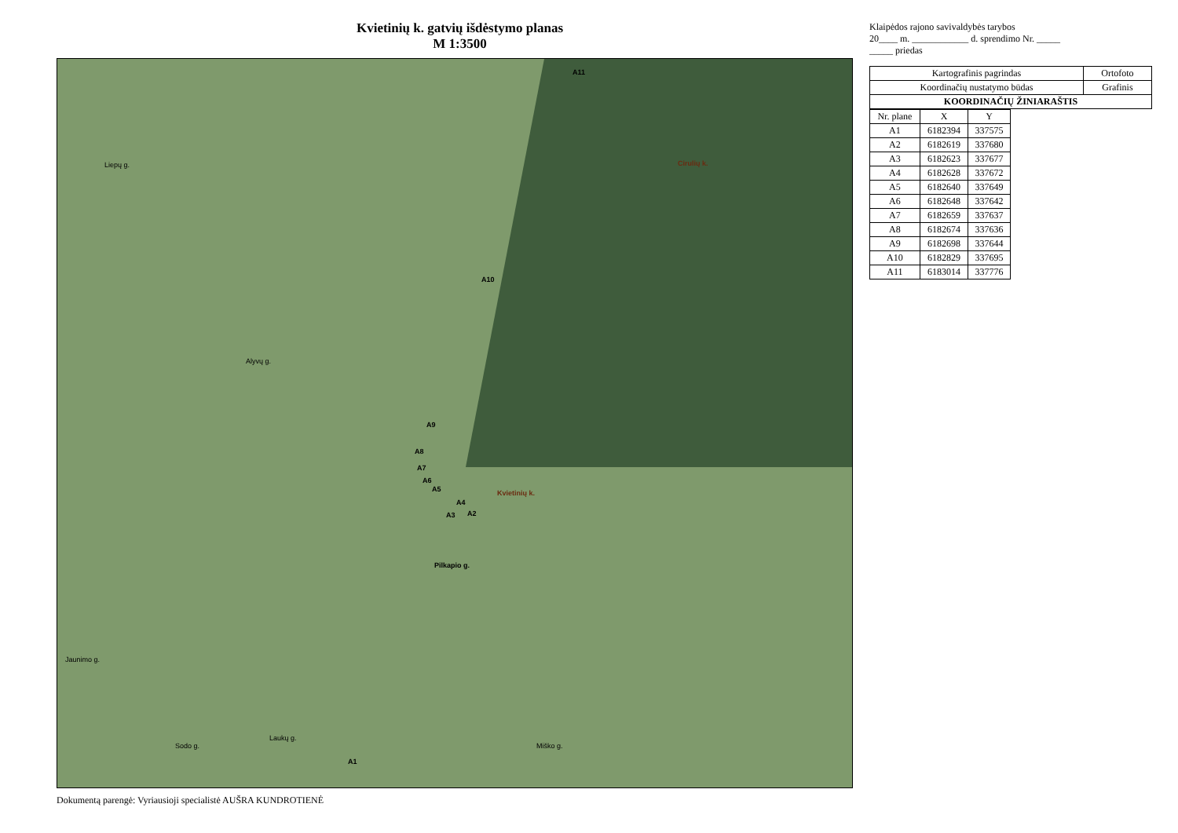Kvietinių k. gatvių išdėstymo planas
M 1:3500
A11
A10
A9
A8
A7
A6
A5
A4
A3 A2
A1
Cirulių k.
Kvietinių k.
Pilkapio g.
Alyvų g.
Liepų g.
Jaunimo g.
Laukų g.
Sodo g. Miško g.
Dokumentą parengė: Vyriausioji specialistė AUŠRA KUNDROTIENĖ
Klaipėdos rajono savivaldybės tarybos
20____ m. ____________ d. sprendimo Nr. _____
_____ priedas
| Kartografinis pagrindas | Ortofoto |
| Koordinačių nustatymo būdas | Grafinis |
| KOORDINAČIŲ ŽINIARAŠTIS | |
| Nr. plane | X | Y |
| --- | --- | --- |
| A1 | 6182394 | 337575 |
| A2 | 6182619 | 337680 |
| A3 | 6182623 | 337677 |
| A4 | 6182628 | 337672 |
| A5 | 6182640 | 337649 |
| A6 | 6182648 | 337642 |
| A7 | 6182659 | 337637 |
| A8 | 6182674 | 337636 |
| A9 | 6182698 | 337644 |
| A10 | 6182829 | 337695 |
| A11 | 6183014 | 337776 |